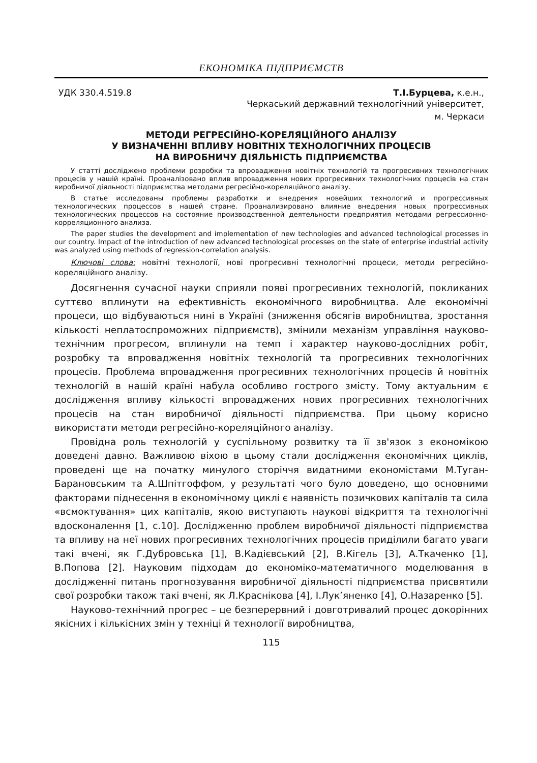ЕКОНОМІКА ПІДПРИЄМСТВ
УДК 330.4.519.8 Т.І.Бурцева, к.е.н.,
Черкаський державний технологічний університет,
м. Черкаси
МЕТОДИ РЕГРЕСІЙНО-КОРЕЛЯЦІЙНОГО АНАЛІЗУ
У ВИЗНАЧЕННІ ВПЛИВУ НОВІТНІХ ТЕХНОЛОГІЧНИХ ПРОЦЕСІВ
НА ВИРОБНИЧУ ДІЯЛЬНІСТЬ ПІДПРИЄМСТВА
У статті досліджено проблеми розробки та впровадження новітніх технологій та прогресивних технологічних процесів у нашій країні. Проаналізовано вплив впровадження нових прогресивних технологічних процесів на стан виробничої діяльності підприємства методами регресійно-кореляційного аналізу.
В статье исследованы проблемы разработки и внедрения новейших технологий и прогрессивных технологических процессов в нашей стране. Проанализировано влияние внедрения новых прогрессивных технологических процессов на состояние производственной деятельности предприятия методами регрессионно-корреляционного анализа.
The paper studies the development and implementation of new technologies and advanced technological processes in our country. Impact of the introduction of new advanced technological processes on the state of enterprise industrial activity was analyzed using methods of regression-correlation analysis.
Ключові слова: новітні технології, нові прогресивні технологічні процеси, методи регресійно-кореляційного аналізу.
Досягнення сучасної науки сприяли появі прогресивних технологій, покликаних суттєво вплинути на ефективність економічного виробництва. Але економічні процеси, що відбуваються нині в Україні (зниження обсягів виробництва, зростання кількості неплатоспроможних підприємств), змінили механізм управління науково-технічним прогресом, вплинули на темп і характер науково-дослідних робіт, розробку та впровадження новітніх технологій та прогресивних технологічних процесів. Проблема впровадження прогресивних технологічних процесів й новітніх технологій в нашій країні набула особливо гострого змісту. Тому актуальним є дослідження впливу кількості впроваджених нових прогресивних технологічних процесів на стан виробничої діяльності підприємства. При цьому корисно використати методи регресійно-кореляційного аналізу.
Провідна роль технологій у суспільному розвитку та її зв'язок з економікою доведені давно. Важливою віхою в цьому стали дослідження економічних циклів, проведені ще на початку минулого сторіччя видатними економістами М.Туган-Барановським та А.Шпітгоффом, у результаті чого було доведено, що основними факторами піднесення в економічному циклі є наявність позичкових капіталів та сила «всмоктування» цих капіталів, якою виступають наукові відкриття та технологічні вдосконалення [1, с.10]. Дослідженню проблем виробничої діяльності підприємства та впливу на неї нових прогресивних технологічних процесів приділили багато уваги такі вчені, як Г.Дубровська [1], В.Кадієвський [2], В.Кігель [3], А.Ткаченко [1], В.Попова [2]. Науковим підходам до економіко-математичного моделювання в дослідженні питань прогнозування виробничої діяльності підприємства присвятили свої розробки також такі вчені, як Л.Краснікова [4], І.Лук’яненко [4], О.Назаренко [5].
Науково-технічний прогрес – це безперервний і довготривалий процес докорінних якісних і кількісних змін у техніці й технології виробництва,
115